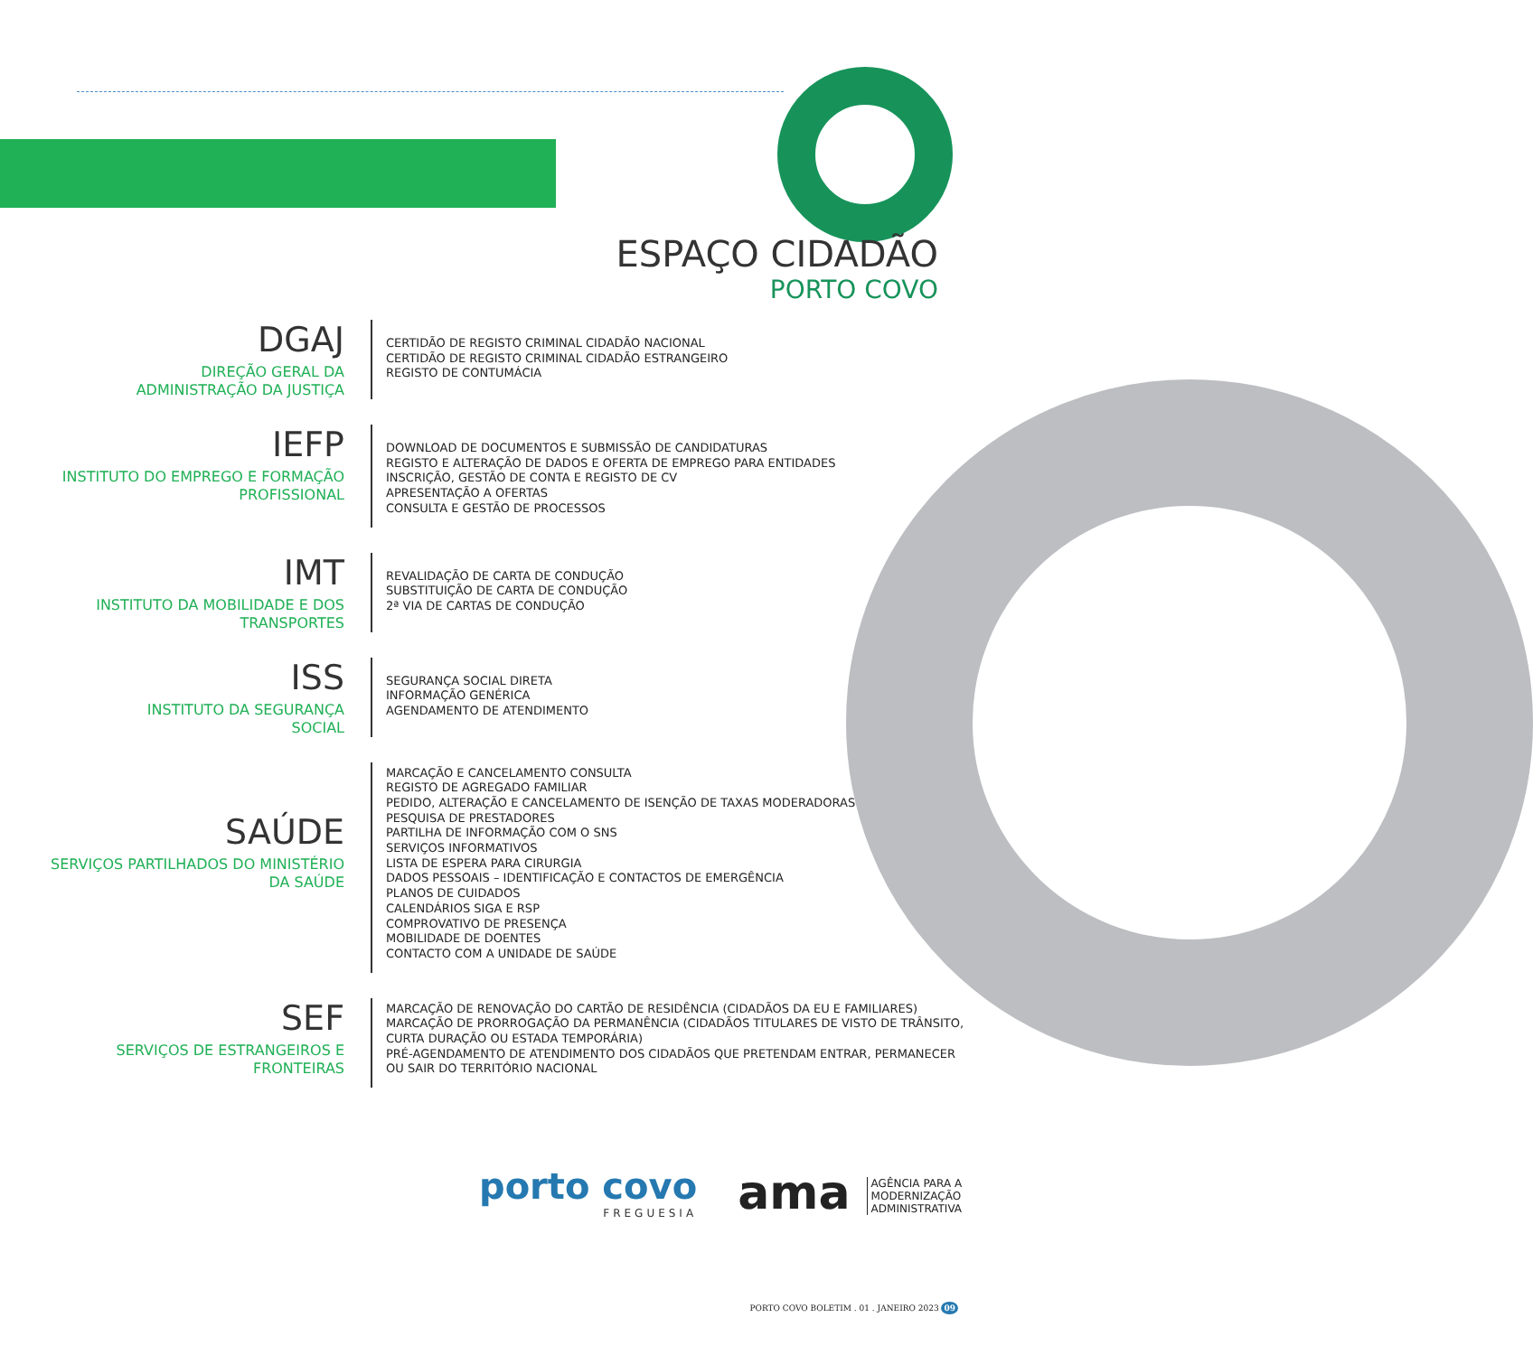ESPAÇO CIDADÃO
PORTO COVO
DGAJ
DIREÇÃO GERAL DA
ADMINISTRAÇÃO DA JUSTIÇA
CERTIDÃO DE REGISTO CRIMINAL CIDADÃO NACIONAL
CERTIDÃO DE REGISTO CRIMINAL CIDADÃO ESTRANGEIRO
REGISTO DE CONTUMÁCIA
IEFP
INSTITUTO DO EMPREGO E FORMAÇÃO
PROFISSIONAL
DOWNLOAD DE DOCUMENTOS E SUBMISSÃO DE CANDIDATURAS
REGISTO E ALTERAÇÃO DE DADOS E OFERTA DE EMPREGO PARA ENTIDADES
INSCRIÇÃO, GESTÃO DE CONTA E REGISTO DE CV
APRESENTAÇÃO A OFERTAS
CONSULTA E GESTÃO DE PROCESSOS
IMT
INSTITUTO DA MOBILIDADE E DOS
TRANSPORTES
REVALIDAÇÃO DE CARTA DE CONDUÇÃO
SUBSTITUIÇÃO DE CARTA DE CONDUÇÃO
2ª VIA DE CARTAS DE CONDUÇÃO
ISS
INSTITUTO DA SEGURANÇA
SOCIAL
SEGURANÇA SOCIAL DIRETA
INFORMAÇÃO GENÉRICA
AGENDAMENTO DE ATENDIMENTO
SAÚDE
SERVIÇOS PARTILHADOS DO MINISTÉRIO
DA SAÚDE
MARCAÇÃO E CANCELAMENTO CONSULTA
REGISTO DE AGREGADO FAMILIAR
PEDIDO, ALTERAÇÃO E CANCELAMENTO DE ISENÇÃO DE TAXAS MODERADORAS
PESQUISA DE PRESTADORES
PARTILHA DE INFORMAÇÃO COM O SNS
SERVIÇOS INFORMATIVOS
LISTA DE ESPERA PARA CIRURGIA
DADOS PESSOAIS – IDENTIFICAÇÃO E CONTACTOS DE EMERGÊNCIA
PLANOS DE CUIDADOS
CALENDÁRIOS SIGA E RSP
COMPROVATIVO DE PRESENÇA
MOBILIDADE DE DOENTES
CONTACTO COM A UNIDADE DE SAÚDE
SEF
SERVIÇOS DE ESTRANGEIROS E
FRONTEIRAS
MARCAÇÃO DE RENOVAÇÃO DO CARTÃO DE RESIDÊNCIA (CIDADÃOS DA EU E FAMILIARES)
MARCAÇÃO DE PRORROGAÇÃO DA PERMANÊNCIA (CIDADÃOS TITULARES DE VISTO DE TRÂNSITO, CURTA DURAÇÃO OU ESTADA TEMPORÁRIA)
PRÉ-AGENDAMENTO DE ATENDIMENTO DOS CIDADÃOS QUE PRETENDAM ENTRAR, PERMANECER OU SAIR DO TERRITÓRIO NACIONAL
porto covo
FREGUESIA
ama AGÊNCIA PARA A
MODERNIZAÇÃO
ADMINISTRATIVA
PORTO COVO BOLETIM . 01 . JANEIRO 2023 09